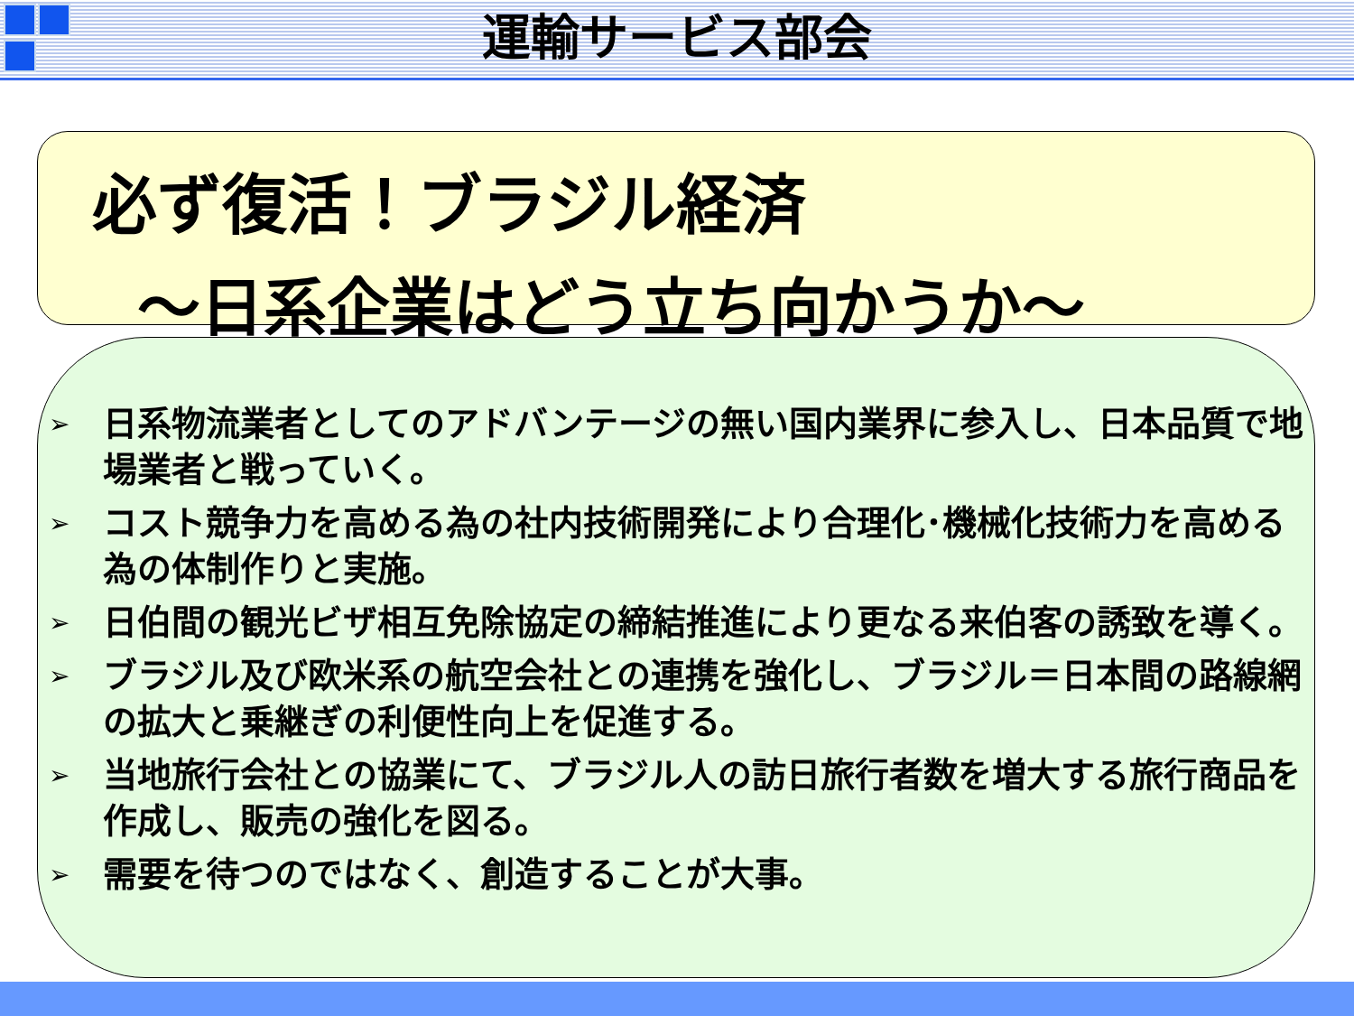運輸サービス部会
必ず復活！ブラジル経済
～日系企業はどう立ち向かうか～
➢ 日系物流業者としてのアドバンテージの無い国内業界に参入し、日本品質で地場業者と戦っていく。
➢ コスト競争力を高める為の社内技術開発により合理化･機械化技術力を高める為の体制作りと実施。
➢ 日伯間の観光ビザ相互免除協定の締結推進により更なる来伯客の誘致を導く。
➢ ブラジル及び欧米系の航空会社との連携を強化し、ブラジル＝日本間の路線網の拡大と乗継ぎの利便性向上を促進する。
➢ 当地旅行会社との協業にて、ブラジル人の訪日旅行者数を増大する旅行商品を作成し、販売の強化を図る。
➢ 需要を待つのではなく、創造することが大事。